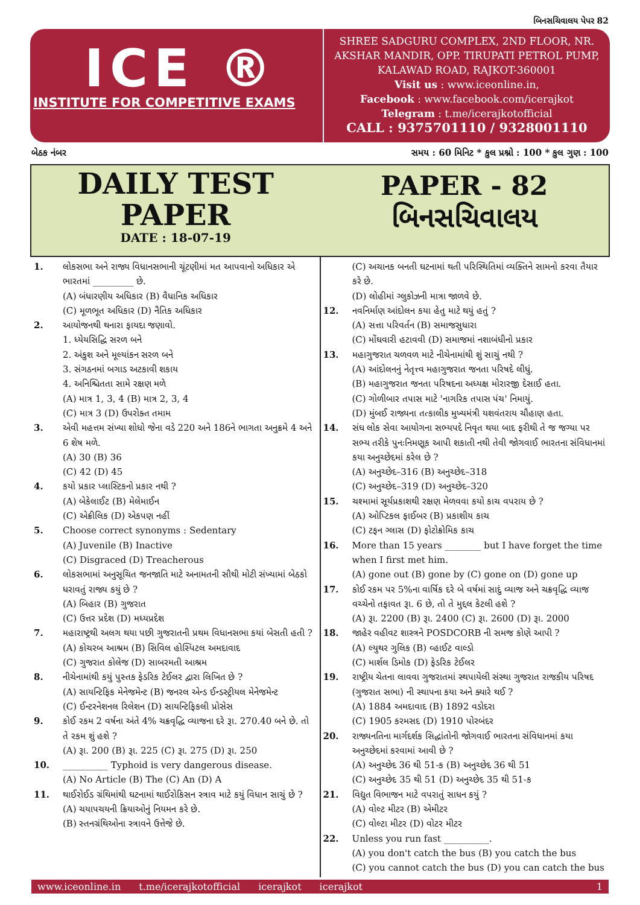બિનસચિવાલય પેપર 82
ICE ®
INSTITUTE FOR COMPETITIVE EXAMS
SHREE SADGURU COMPLEX, 2ND FLOOR, NR. AKSHAR MANDIR, OPP. TIRUPATI PETROL PUMP, KALAWAD ROAD, RAJKOT-360001
Visit us : www.iceonline.in,
Facebook : www.facebook.com/icerajkot
Telegram : t.me/icerajkotofficial
CALL : 9375701110 / 9328001110
બેઠક નંબર સમય : 60 મિનિટ * કુલ પ્રશ્નો : 100 * કુલ ગુણ : 100
DAILY TEST
PAPER
DATE : 18-07-19
PAPER - 82
બિનસચિવાલય
1. લોકસભા અને રાજ્ય વિધાનસભાની ચૂંટણીમાં મત આપવાનો અધિકાર એ ભારતમાં _________ છે.
(A) બંધારણીય અધિકાર (B) વૈધાનિક અધિકાર
(C) મૂળભૂત અધિકાર (D) નૈતિક અધિકાર
2. આયોજનથી થનારા ફાયદા જણાવો.
1. ધ્યેયસિદ્ધિ સરળ બને
2. અંકુશ અને મૂલ્યાંકન સરળ બને
3. સંગઠનમાં બગાડ અટકાવી શકાય
4. અનિશ્ચિતતા સામે રક્ષણ મળે
(A) માત્ર 1, 3, 4 (B) માત્ર 2, 3, 4
(C) માત્ર 3 (D) ઉપરોક્ત તમામ
3. એવી મહત્તમ સંખ્યા શોધો જેના વડે 220 અને 186ને ભાગતા અનુક્રમે 4 અને 6 શેષ મળે.
(A) 30 (B) 36
(C) 42 (D) 45
4. કયો પ્રકાર પ્લાસ્ટિકનો પ્રકાર નથી ?
(A) બેકેલાઈટ (B) મેલેમાઈન
(C) એક્રીલિક (D) એકપણ નહીં
5. Choose correct synonyms : Sedentary
(A) Juvenile (B) Inactive
(C) Disgraced (D) Treacherous
6. લોકસભામાં અનુસૂચિત જનજાતિ માટે અનામતની સૌથી મોટી સંખ્યામાં બેઠકો ધરાવતું રાજ્ય કયું છે ?
(A) બિહાર (B) ગુજરાત
(C) ઉત્તર પ્રદેશ (D) મધ્યપ્રદેશ
7. મહારાષ્ટ્રથી અલગ થયા પછી ગુજરાતની પ્રથમ વિધાનસભા કયાં બેસતી હતી ?
(A) કોચરબ આશ્રમ (B) સિવિલ હોસ્પિટલ અમદાવાદ
(C) ગુજરાત કોલેજ (D) સાબરમતી આશ્રમ
8. નીચેનામાંથી કયું પુસ્તક ફેડરિક ટેઈલર દ્વારા લિખિત છે ?
(A) સાયન્ટિફિક મેનેજમેન્ટ (B) જનરલ એન્ડ ઈન્ડસ્ટ્રીયલ મેનેજમેન્ટ
(C) ઈન્ટરનેશનલ રિલેશન (D) સાયન્ટિફિકલી પ્રોસેસ
9. કોઈ રકમ 2 વર્ષના અંતે 4% ચક્રવૃદ્ધિ વ્યાજના દરે રૂા. 270.40 બને છે. તો તે રકમ શું હશે ?
(A) રૂા. 200 (B) રૂા. 225 (C) રૂા. 275 (D) રૂા. 250
10. __________ Typhoid is very dangerous disease.
(A) No Article (B) The (C) An (D) A
11. થાઈરોઈડ ગ્રંથિમાંથી ઘટનામાં થાઈરોકિસન સ્ત્રાવ માટે કયું વિધાન સાચું છે ?
(A) ચયાપચયની ક્રિયાઓનું નિયમન કરે છે.
(B) સ્તનગ્રંથિઓના સ્ત્રાવને ઉત્તેજે છે.
(C) અચાનક બનતી ઘટનામાં થતી પરિસ્થિતિમાં વ્યક્તિને સામનો કરવા તૈયાર કરે છે.
(D) લોહીમાં ગ્લુકોઝની માત્રા જાળવે છે.
12. નવનિર્માણ આંદોલન કયા હેતુ માટે થયું હતું ?
(A) સત્તા પરિવર્તન (B) સમાજસુધારા
(C) મોંઘવારી હટાવવી (D) સમાજમાં નશાબંધીનો પ્રકાર
13. મહાગુજરાત ચળવળ માટે નીચેનામાંથી શું સાચું નથી ?
(A) આંદોલનનું નેતૃત્ત્વ મહાગુજરાત જનતા પરિષદે લીધું.
(B) મહાગુજરાત જનતા પરિષદના અધ્યક્ષ મોરારજી દેસાઈ હતા.
(C) ગોળીબાર તપાસ માટે 'નાગરિક તપાસ પંચ' નિમાયું.
(D) મુંબઈ રાજ્યના તત્કાલીક મુખ્યમંત્રી યશવંતરાય ચૌહાણ હતા.
14. સંઘ લોક સેવા આયોગના સભ્યપદે નિવૃત થયા બાદ ફરીથી તે જ જગ્યા પર સભ્ય તરીકે પુનઃનિમણૂક આપી શકાતી નથી તેવી જોગવાઈ ભારતના સંવિધાનમાં કયા અનુચ્છેદમાં કરેલ છે ?
(A) અનુચ્છેદ–316 (B) અનુચ્છેદ–318
(C) અનુચ્છેદ–319 (D) અનુચ્છેદ–320
15. ચશ્મામાં સૂર્યપ્રકાશથી રક્ષણ મેળવવા કયો કાચ વપરાય છે ?
(A) ઓપ્ટિકલ ફાઈબર (B) પ્રકાશીય કાચ
(C) ટફન ગ્લાસ (D) ફોટોક્રોમિક કાચ
16. More than 15 years ________ but I have forget the time when I first met him.
(A) gone out (B) gone by (C) gone on (D) gone up
17. કોઈ રકમ પર 5%ના વાર્ષિક દરે બે વર્ષમાં સાદું વ્યાજ અને ચક્રવૃદ્ધિ વ્યાજ વચ્ચેનો તફાવત રૂા. 6 છે, તો તે મુદ્દલ કેટલી હશે ?
(A) રૂા. 2200 (B) રૂા. 2400 (C) રૂા. 2600 (D) રૂા. 2000
18. જાહેર વહીવટ શાસ્ત્રને POSDCORB ની સમજ કોણે આપી ?
(A) લ્યુથર ગુલિક (B) વ્હાઈટ વાલ્ડો
(C) માર્શલ ડિમોક (D) ફેડરિક ટેઈલર
19. રાષ્ટ્રીય ચેતના લાવવા ગુજરાતમાં સ્થપાયેલી સંસ્થા ગુજરાત રાજકીય પરિષદ (ગુજરાત સભા) ની સ્થાપના કયા અને ક્યારે થઈ ?
(A) 1884 અમદાવાદ (B) 1892 વડોદરા
(C) 1905 કરમસદ (D) 1910 પોરબંદર
20. રાજ્યનતિના માર્ગદર્શક સિદ્ધાંતોની જોગવાઈ ભારતના સંવિધાનમાં કયા અનુચ્છેદમાં કરવામાં આવી છે ?
(A) અનુચ્છેદ 36 થી 51-ક (B) અનુચ્છેદ 36 થી 51
(C) અનુચ્છેદ 35 થી 51 (D) અનુચ્છેદ 35 થી 51-ક
21. વિદ્યુત વિભાજન માટે વપરાતું સાધન કયું ?
(A) વોલ્ટ મીટર (B) એમીટર
(C) વોલ્ટા મીટર (D) વોટર મીટર
22. Unless you run fast __________.
(A) you don't catch the bus (B) you catch the bus
(C) you cannot catch the bus (D) you can catch the bus
www.iceonline.in t.me/icerajkotofficial icerajkot icerajkot 1